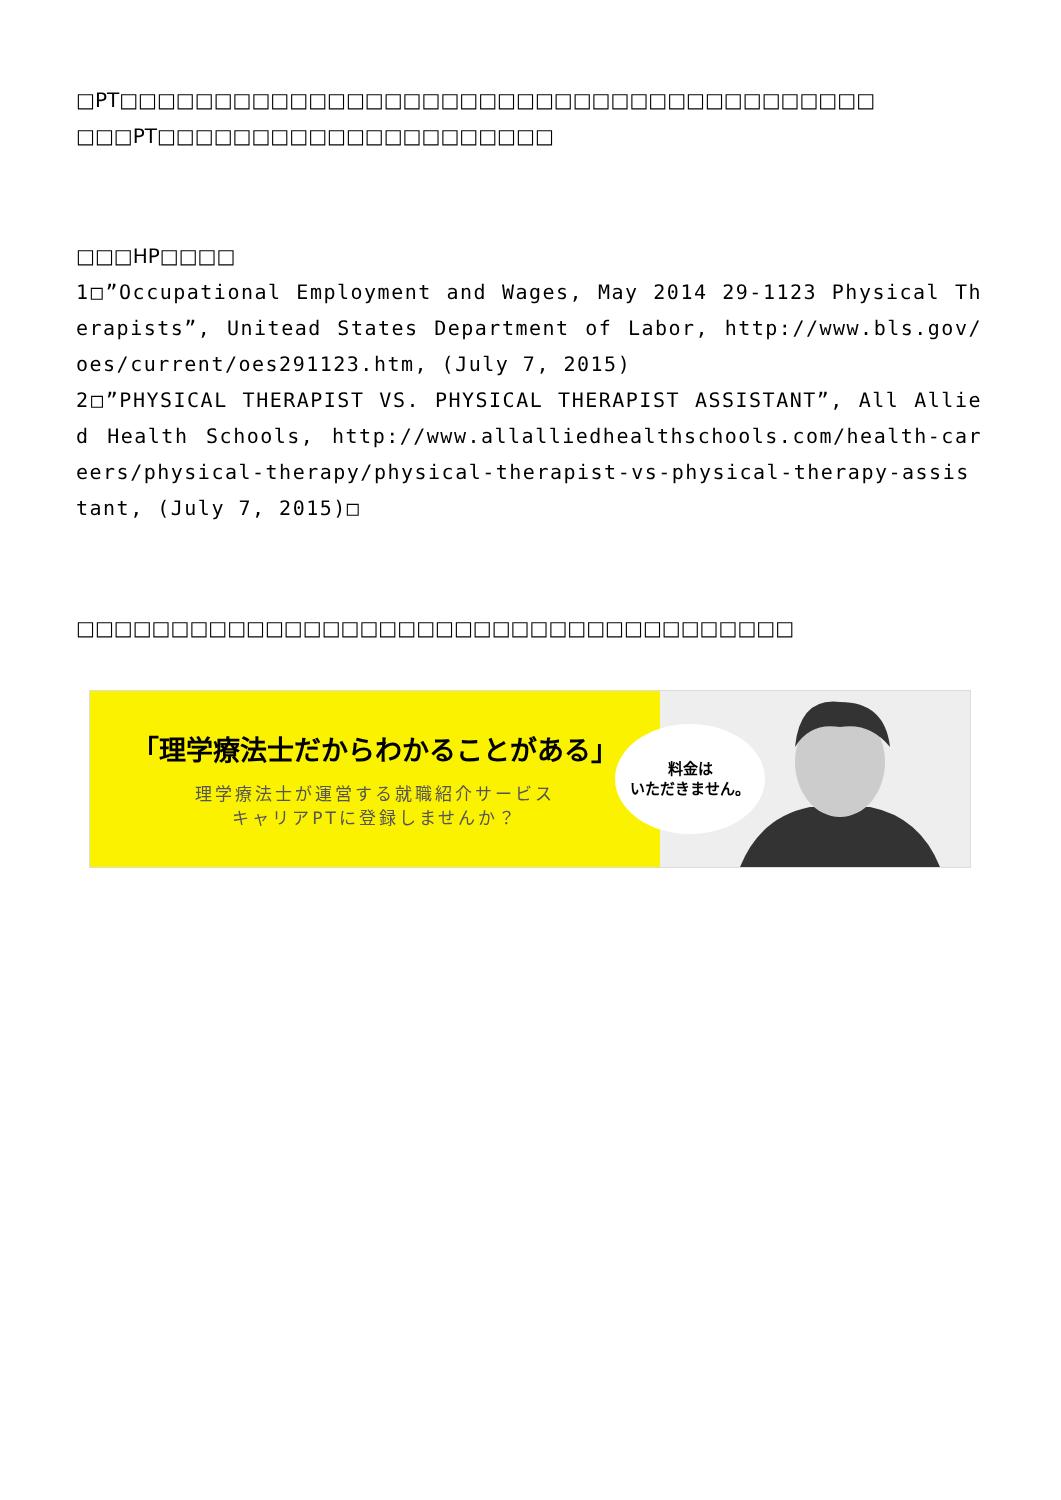□PT□□□□□□□□□□□□□□□□□□□□□□□□□□□□□□□□□□□□□□□□ □□□PT□□□□□□□□□□□□□□□□□□□□□
□□□HP□□□□
1□”Occupational Employment and Wages, May 2014 29-1123 Physical Therapists”, Unitead States Department of Labor, http://www.bls.gov/oes/current/oes291123.htm, (July 7, 2015)
2□”PHYSICAL THERAPIST VS. PHYSICAL THERAPIST ASSISTANT”, All Allied Health Schools, http://www.allalliedhealthschools.com/health-careers/physical-therapy/physical-therapist-vs-physical-therapy-assistant, (July 7, 2015)□
□□□□□□□□□□□□□□□□□□□□□□□□□□□□□□□□□□□□□□
「理学療法士だからわかることがある」
理学療法士が運営する就職紹介サービス
キャリアPTに登録しませんか？
料金は
いただきません。